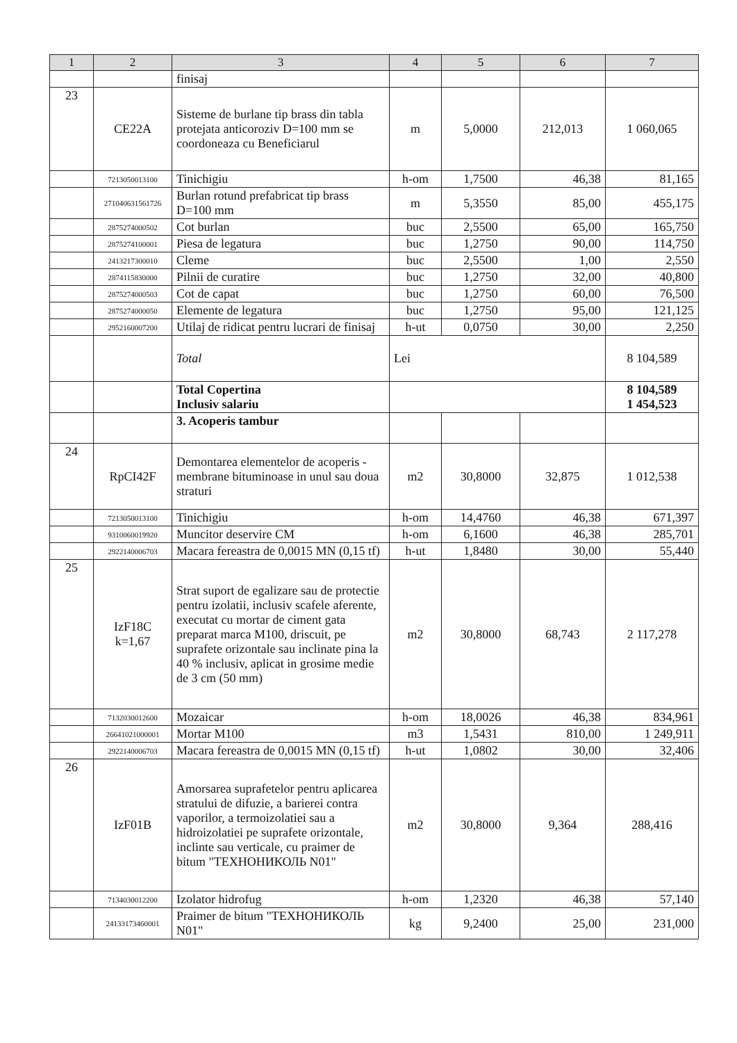| 1 | 2 | 3 | 4 | 5 | 6 | 7 |
| --- | --- | --- | --- | --- | --- | --- |
| | | finisaj | | | | |
| 23 | CE22A | Sisteme de burlane tip brass din tabla protejata anticoroziv D=100 mm se coordoneaza cu Beneficiarul | m | 5,0000 | 212,013 | 1 060,065 |
| | 7213050013100 | Tinichigiu | h-om | 1,7500 | 46,38 | 81,165 |
| | 271040631561726 | Burlan rotund prefabricat tip brass D=100 mm | m | 5,3550 | 85,00 | 455,175 |
| | 2875274000502 | Cot burlan | buc | 2,5500 | 65,00 | 165,750 |
| | 2875274100001 | Piesa de legatura | buc | 1,2750 | 90,00 | 114,750 |
| | 2413217300010 | Cleme | buc | 2,5500 | 1,00 | 2,550 |
| | 2874115830000 | Pilnii de curatire | buc | 1,2750 | 32,00 | 40,800 |
| | 2875274000503 | Cot de capat | buc | 1,2750 | 60,00 | 76,500 |
| | 2875274000050 | Elemente de legatura | buc | 1,2750 | 95,00 | 121,125 |
| | 2952160007200 | Utilaj de ridicat pentru lucrari de finisaj | h-ut | 0,0750 | 30,00 | 2,250 |
| | | Total | Lei | | | 8 104,589 |
| | | Total Copertina Inclusiv salariu | | | | 8 104,589 1 454,523 |
| | | 3. Acoperis tambur | | | | |
| 24 | RpCI42F | Demontarea elementelor de acoperis - membrane bituminoase in unul sau doua straturi | m2 | 30,8000 | 32,875 | 1 012,538 |
| | 7213050013100 | Tinichigiu | h-om | 14,4760 | 46,38 | 671,397 |
| | 9310060019920 | Muncitor deservire CM | h-om | 6,1600 | 46,38 | 285,701 |
| | 2922140006703 | Macara fereastra de 0,0015 MN (0,15 tf) | h-ut | 1,8480 | 30,00 | 55,440 |
| 25 | IzF18C k=1,67 | Strat suport de egalizare sau de protectie pentru izolatii, inclusiv scafele aferente, executat cu mortar de ciment gata preparat marca M100, driscuit, pe suprafete orizontale sau inclinate pina la 40 % inclusiv, aplicat in grosime medie de 3 cm (50 mm) | m2 | 30,8000 | 68,743 | 2 117,278 |
| | 7132030012600 | Mozaicar | h-om | 18,0026 | 46,38 | 834,961 |
| | 26641021000001 | Mortar M100 | m3 | 1,5431 | 810,00 | 1 249,911 |
| | 2922140006703 | Macara fereastra de 0,0015 MN (0,15 tf) | h-ut | 1,0802 | 30,00 | 32,406 |
| 26 | IzF01B | Amorsarea suprafetelor pentru aplicarea stratului de difuzie, a barierei contra vaporilor, a termoizolatiei sau a hidroizolatiei pe suprafete orizontale, inclinte sau verticale, cu praimer de bitum "ТЕХНОНИКОЛЬ N01" | m2 | 30,8000 | 9,364 | 288,416 |
| | 7134030012200 | Izolator hidrofug | h-om | 1,2320 | 46,38 | 57,140 |
| | 24133173460001 | Praimer de bitum "ТЕХНОНИКОЛЬ N01" | kg | 9,2400 | 25,00 | 231,000 |